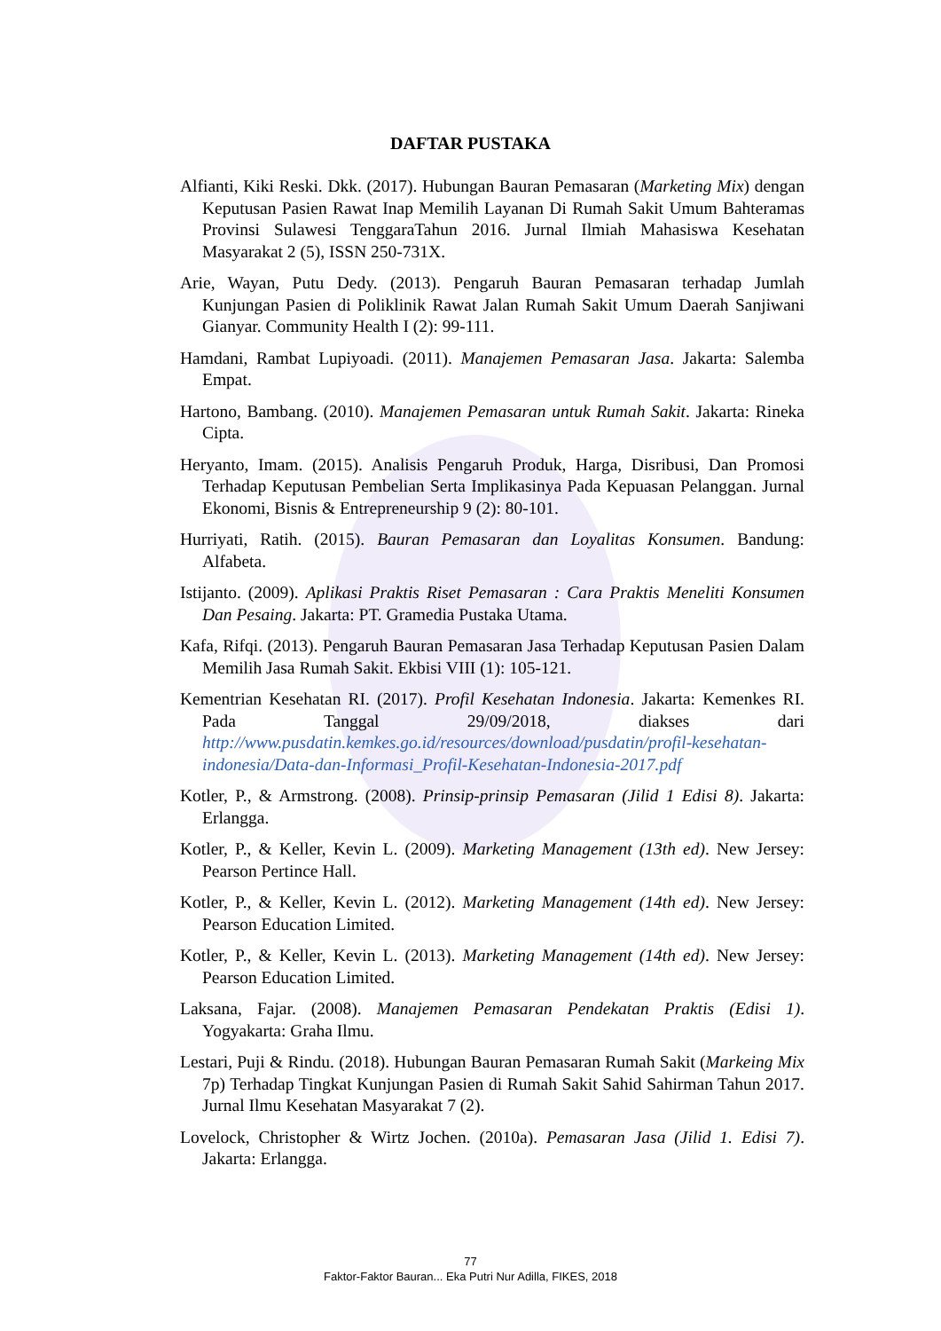DAFTAR PUSTAKA
Alfianti, Kiki Reski. Dkk. (2017). Hubungan Bauran Pemasaran (Marketing Mix) dengan Keputusan Pasien Rawat Inap Memilih Layanan Di Rumah Sakit Umum Bahteramas Provinsi Sulawesi TenggaraTahun 2016. Jurnal Ilmiah Mahasiswa Kesehatan Masyarakat 2 (5), ISSN 250-731X.
Arie, Wayan, Putu Dedy. (2013). Pengaruh Bauran Pemasaran terhadap Jumlah Kunjungan Pasien di Poliklinik Rawat Jalan Rumah Sakit Umum Daerah Sanjiwani Gianyar. Community Health I (2): 99-111.
Hamdani, Rambat Lupiyoadi. (2011). Manajemen Pemasaran Jasa. Jakarta: Salemba Empat.
Hartono, Bambang. (2010). Manajemen Pemasaran untuk Rumah Sakit. Jakarta: Rineka Cipta.
Heryanto, Imam. (2015). Analisis Pengaruh Produk, Harga, Disribusi, Dan Promosi Terhadap Keputusan Pembelian Serta Implikasinya Pada Kepuasan Pelanggan. Jurnal Ekonomi, Bisnis & Entrepreneurship 9 (2): 80-101.
Hurriyati, Ratih. (2015). Bauran Pemasaran dan Loyalitas Konsumen. Bandung: Alfabeta.
Istijanto. (2009). Aplikasi Praktis Riset Pemasaran : Cara Praktis Meneliti Konsumen Dan Pesaing. Jakarta: PT. Gramedia Pustaka Utama.
Kafa, Rifqi. (2013). Pengaruh Bauran Pemasaran Jasa Terhadap Keputusan Pasien Dalam Memilih Jasa Rumah Sakit. Ekbisi VIII (1): 105-121.
Kementrian Kesehatan RI. (2017). Profil Kesehatan Indonesia. Jakarta: Kemenkes RI. Pada Tanggal 29/09/2018, diakses dari http://www.pusdatin.kemkes.go.id/resources/download/pusdatin/profil-kesehatan-indonesia/Data-dan-Informasi_Profil-Kesehatan-Indonesia-2017.pdf
Kotler, P., & Armstrong. (2008). Prinsip-prinsip Pemasaran (Jilid 1 Edisi 8). Jakarta: Erlangga.
Kotler, P., & Keller, Kevin L. (2009). Marketing Management (13th ed). New Jersey: Pearson Pertince Hall.
Kotler, P., & Keller, Kevin L. (2012). Marketing Management (14th ed). New Jersey: Pearson Education Limited.
Kotler, P., & Keller, Kevin L. (2013). Marketing Management (14th ed). New Jersey: Pearson Education Limited.
Laksana, Fajar. (2008). Manajemen Pemasaran Pendekatan Praktis (Edisi 1). Yogyakarta: Graha Ilmu.
Lestari, Puji & Rindu. (2018). Hubungan Bauran Pemasaran Rumah Sakit (Markeing Mix 7p) Terhadap Tingkat Kunjungan Pasien di Rumah Sakit Sahid Sahirman Tahun 2017. Jurnal Ilmu Kesehatan Masyarakat 7 (2).
Lovelock, Christopher & Wirtz Jochen. (2010a). Pemasaran Jasa (Jilid 1. Edisi 7). Jakarta: Erlangga.
77
Faktor-Faktor Bauran... Eka Putri Nur Adilla, FIKES, 2018